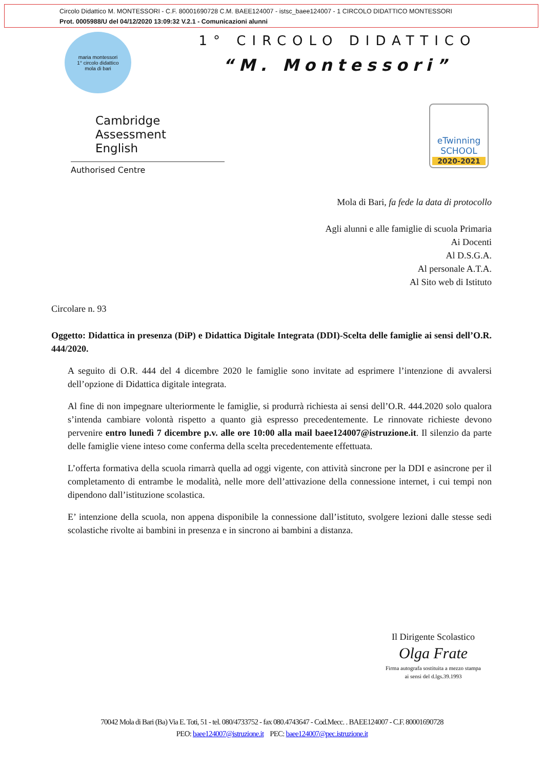Circolo Didattico M. MONTESSORI - C.F. 80001690728 C.M. BAEE124007 - istsc_baee124007 - 1 CIRCOLO DIDATTICO MONTESSORI
Prot. 0005988/U del 04/12/2020 13:09:32 V.2.1 - Comunicazioni alunni
maria montessori
1° circolo didattico
mola di bari
1° CIRCOLO DIDATTICO
“M. Montessori”
Cambridge Assessment
English
Authorised Centre
eTwinning
SCHOOL
2020-2021
Mola di Bari, fa fede la data di protocollo
Agli alunni e alle famiglie di scuola Primaria
Ai Docenti
Al D.S.G.A.
Al personale A.T.A.
Al Sito web di Istituto
Circolare n. 93
Oggetto: Didattica in presenza (DiP) e Didattica Digitale Integrata (DDI)-Scelta delle famiglie ai sensi dell’O.R. 444/2020.
A seguito di O.R. 444 del 4 dicembre 2020 le famiglie sono invitate ad esprimere l’intenzione di avvalersi dell’opzione di Didattica digitale integrata.
Al fine di non impegnare ulteriormente le famiglie, si produrrà richiesta ai sensi dell’O.R. 444.2020 solo qualora s’intenda cambiare volontà rispetto a quanto già espresso precedentemente. Le rinnovate richieste devono pervenire entro lunedì 7 dicembre p.v. alle ore 10:00 alla mail baee124007@istruzione.it. Il silenzio da parte delle famiglie viene inteso come conferma della scelta precedentemente effettuata.
L’offerta formativa della scuola rimarrà quella ad oggi vigente, con attività sincrone per la DDI e asincrone per il completamento di entrambe le modalità, nelle more dell’attivazione della connessione internet, i cui tempi non dipendono dall’istituzione scolastica.
E’ intenzione della scuola, non appena disponibile la connessione dall’istituto, svolgere lezioni dalle stesse sedi scolastiche rivolte ai bambini in presenza e in sincrono ai bambini a distanza.
Il Dirigente Scolastico
Olga Frate
Firma autografa sostituita a mezzo stampa
ai sensi del d.lgs.39.1993
70042 Mola di Bari (Ba) Via E. Toti, 51 - tel. 080/4733752 - fax 080.4743647 - Cod.Mecc. . BAEE124007 - C.F. 80001690728
PEO: baee124007@istruzione.it PEC: baee124007@pec.istruzione.it